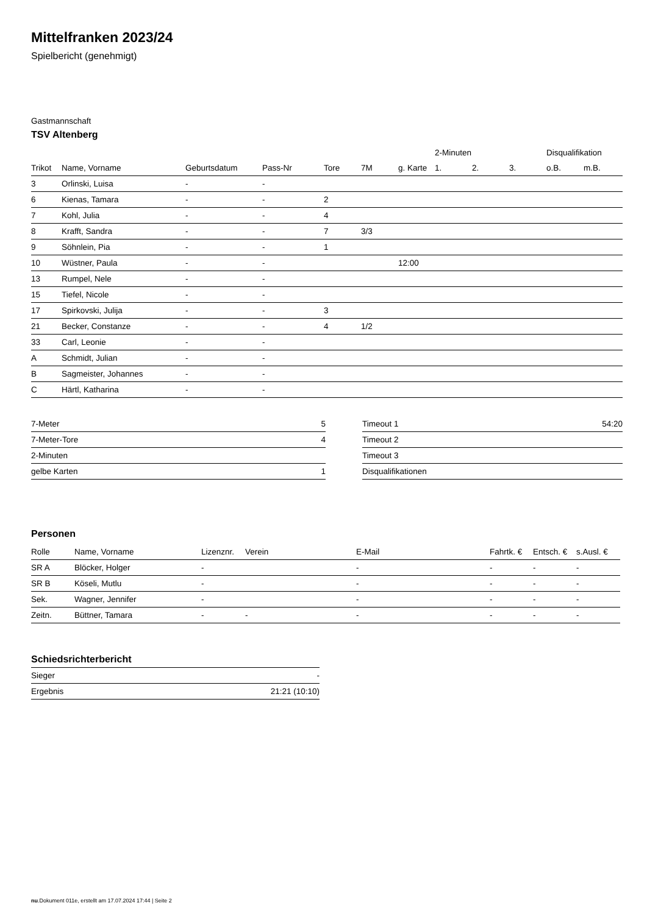Mittelfranken 2023/24
Spielbericht (genehmigt)
Gastmannschaft
TSV Altenberg
| | | | | | | | 2-Minuten | | | Disqualifikation | |
| Trikot | Name, Vorname | Geburtsdatum | Pass-Nr | Tore | 7M | g. Karte | 1. | 2. | 3. | o.B. | m.B. |
| 3 | Orlinski, Luisa | - | - | | | | | | | | |
| 6 | Kienas, Tamara | - | - | 2 | | | | | | | |
| 7 | Kohl, Julia | - | - | 4 | | | | | | | |
| 8 | Krafft, Sandra | - | - | 7 | 3/3 | | | | | | |
| 9 | Söhnlein, Pia | - | - | 1 | | | | | | | |
| 10 | Wüstner, Paula | - | - | | | 12:00 | | | | | |
| 13 | Rumpel, Nele | - | - | | | | | | | | |
| 15 | Tiefel, Nicole | - | - | | | | | | | | |
| 17 | Spirkovski, Julija | - | - | 3 | | | | | | | |
| 21 | Becker, Constanze | - | - | 4 | 1/2 | | | | | | |
| 33 | Carl, Leonie | - | - | | | | | | | | |
| A | Schmidt, Julian | - | - | | | | | | | | |
| B | Sagmeister, Johannes | - | - | | | | | | | | |
| C | Härtl, Katharina | - | - | | | | | | | | |
| 7-Meter | 5 |
| 7-Meter-Tore | 4 |
| 2-Minuten | |
| gelbe Karten | 1 |
| Timeout 1 | 54:20 |
| Timeout 2 | |
| Timeout 3 | |
| Disqualifikationen | |
Personen
| Rolle | Name, Vorname | Lizenznr. | Verein | E-Mail | Fahrtk. € | Entsch. € | s.Ausl. € |
| --- | --- | --- | --- | --- | --- | --- | --- |
| SR A | Blöcker, Holger | - | | - | - | - | - |
| SR B | Köseli, Mutlu | - | | - | - | - | - |
| Sek. | Wagner, Jennifer | - | | - | - | - | - |
| Zeitn. | Büttner, Tamara | - | - | - | - | - | - |
Schiedsrichterbericht
| Sieger | - |
| Ergebnis | 21:21 (10:10) |
nu.Dokument 011e, erstellt am 17.07.2024 17:44 | Seite 2